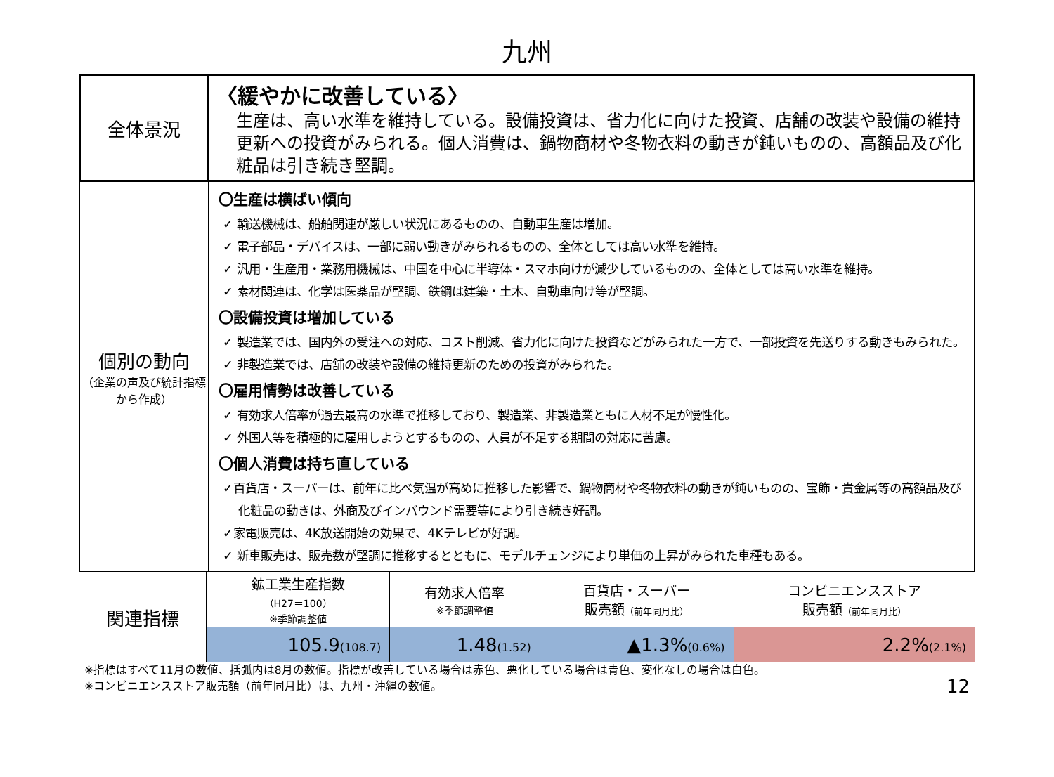九州
| 全体景況 | 〈緩やかに改善している〉 生産は、高い水準を維持している。設備投資は、省力化に向けた投資、店舗の改装や設備の維持更新への投資がみられる。個人消費は、鍋物商材や冬物衣料の動きが鈍いものの、高額品及び化粧品は引き続き堅調。 |
| 個別の動向 （企業の声及び統計指標から作成） | 〇生産は横ばい傾向 ✓ 輸送機械は、船舶関連が厳しい状況にあるものの、自動車生産は増加。 ✓ 電子部品・デバイスは、一部に弱い動きがみられるものの、全体としては高い水準を維持。 ✓ 汎用・生産用・業務用機械は、中国を中心に半導体・スマホ向けが減少しているものの、全体としては高い水準を維持。 ✓ 素材関連は、化学は医薬品が堅調、鉄鋼は建築・土木、自動車向け等が堅調。 〇設備投資は増加している ✓ 製造業では、国内外の受注への対応、コスト削減、省力化に向けた投資などがみられた一方で、一部投資を先送りする動きもみられた。 ✓ 非製造業では、店舗の改装や設備の維持更新のための投資がみられた。 〇雇用情勢は改善している ✓ 有効求人倍率が過去最高の水準で推移しており、製造業、非製造業ともに人材不足が慢性化。 ✓ 外国人等を積極的に雇用しようとするものの、人員が不足する期間の対応に苦慮。 〇個人消費は持ち直している ✓百貨店・スーパーは、前年に比べ気温が高めに推移した影響で、鍋物商材や冬物衣料の動きが鈍いものの、宝飾・貴金属等の高額品及び化粧品の動きは、外商及びインバウンド需要等により引き続き好調。 ✓家電販売は、4K放送開始の効果で、4Kテレビが好調。 ✓ 新車販売は、販売数が堅調に推移するとともに、モデルチェンジにより単価の上昇がみられた車種もある。 |
| 関連指標 | 鉱工業生産指数 （H27＝100） ※季節調整値 | 有効求人倍率 ※季節調整値 | 百貨店・スーパー 販売額 （前年同月比） | コンビニエンスストア 販売額 （前年同月比） |
| | 105.9 (108.7) | 1.48 (1.52) | ▲1.3% (0.6%) | 2.2% (2.1%) |
※指標はすべて11月の数値、括弧内は8月の数値。指標が改善している場合は赤色、悪化している場合は青色、変化なしの場合は白色。
※コンビニエンスストア販売額（前年同月比）は、九州・沖縄の数値。
12